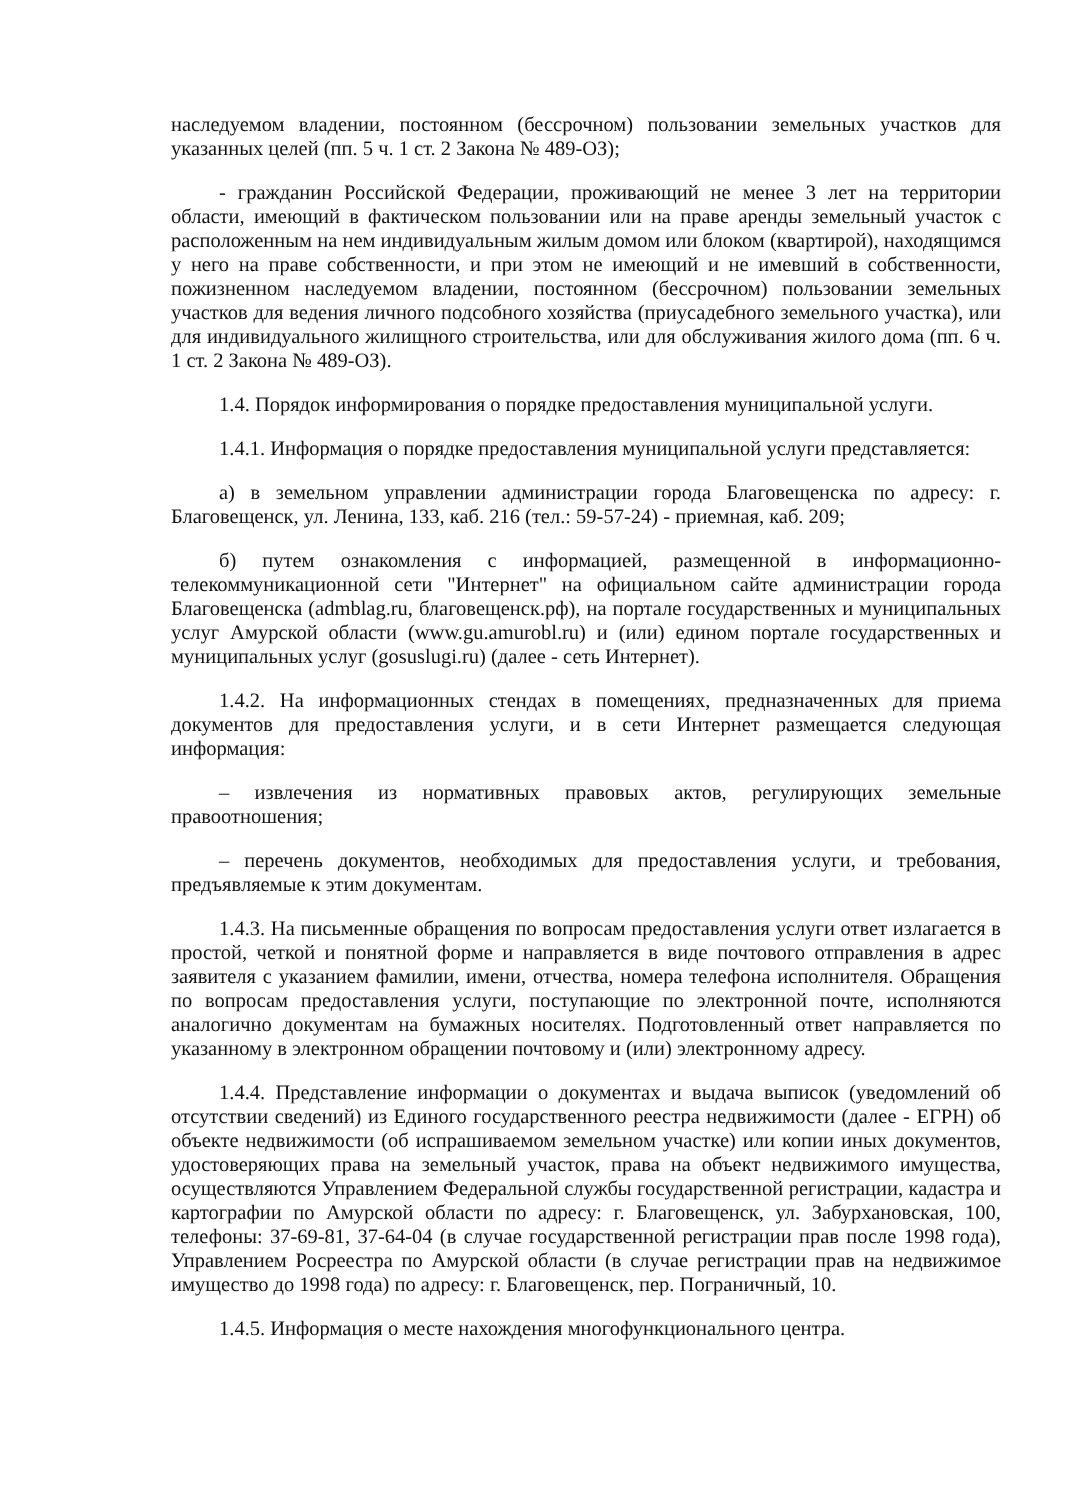наследуемом владении, постоянном (бессрочном) пользовании земельных участков для указанных целей (пп. 5 ч. 1 ст. 2 Закона № 489-ОЗ);
- гражданин Российской Федерации, проживающий не менее 3 лет на территории области, имеющий в фактическом пользовании или на праве аренды земельный участок с расположенным на нем индивидуальным жилым домом или блоком (квартирой), находящимся у него на праве собственности, и при этом не имеющий и не имевший в собственности, пожизненном наследуемом владении, постоянном (бессрочном) пользовании земельных участков для ведения личного подсобного хозяйства (приусадебного земельного участка), или для индивидуального жилищного строительства, или для обслуживания жилого дома (пп. 6 ч. 1 ст. 2 Закона № 489-ОЗ).
1.4. Порядок информирования о порядке предоставления муниципальной услуги.
1.4.1. Информация о порядке предоставления муниципальной услуги представляется:
а) в земельном управлении администрации города Благовещенска по адресу: г. Благовещенск, ул. Ленина, 133, каб. 216 (тел.: 59-57-24) - приемная, каб. 209;
б) путем ознакомления с информацией, размещенной в информационно-телекоммуникационной сети "Интернет" на официальном сайте администрации города Благовещенска (admblag.ru, благовещенск.рф), на портале государственных и муниципальных услуг Амурской области (www.gu.amurobl.ru) и (или) едином портале государственных и муниципальных услуг (gosuslugi.ru) (далее - сеть Интернет).
1.4.2. На информационных стендах в помещениях, предназначенных для приема документов для предоставления услуги, и в сети Интернет размещается следующая информация:
– извлечения из нормативных правовых актов, регулирующих земельные правоотношения;
– перечень документов, необходимых для предоставления услуги, и требования, предъявляемые к этим документам.
1.4.3. На письменные обращения по вопросам предоставления услуги ответ излагается в простой, четкой и понятной форме и направляется в виде почтового отправления в адрес заявителя с указанием фамилии, имени, отчества, номера телефона исполнителя. Обращения по вопросам предоставления услуги, поступающие по электронной почте, исполняются аналогично документам на бумажных носителях. Подготовленный ответ направляется по указанному в электронном обращении почтовому и (или) электронному адресу.
1.4.4. Представление информации о документах и выдача выписок (уведомлений об отсутствии сведений) из Единого государственного реестра недвижимости (далее - ЕГРН) об объекте недвижимости (об испрашиваемом земельном участке) или копии иных документов, удостоверяющих права на земельный участок, права на объект недвижимого имущества, осуществляются Управлением Федеральной службы государственной регистрации, кадастра и картографии по Амурской области по адресу: г. Благовещенск, ул. Забурхановская, 100, телефоны: 37-69-81, 37-64-04 (в случае государственной регистрации прав после 1998 года), Управлением Росреестра по Амурской области (в случае регистрации прав на недвижимое имущество до 1998 года) по адресу: г. Благовещенск, пер. Пограничный, 10.
1.4.5. Информация о месте нахождения многофункционального центра.